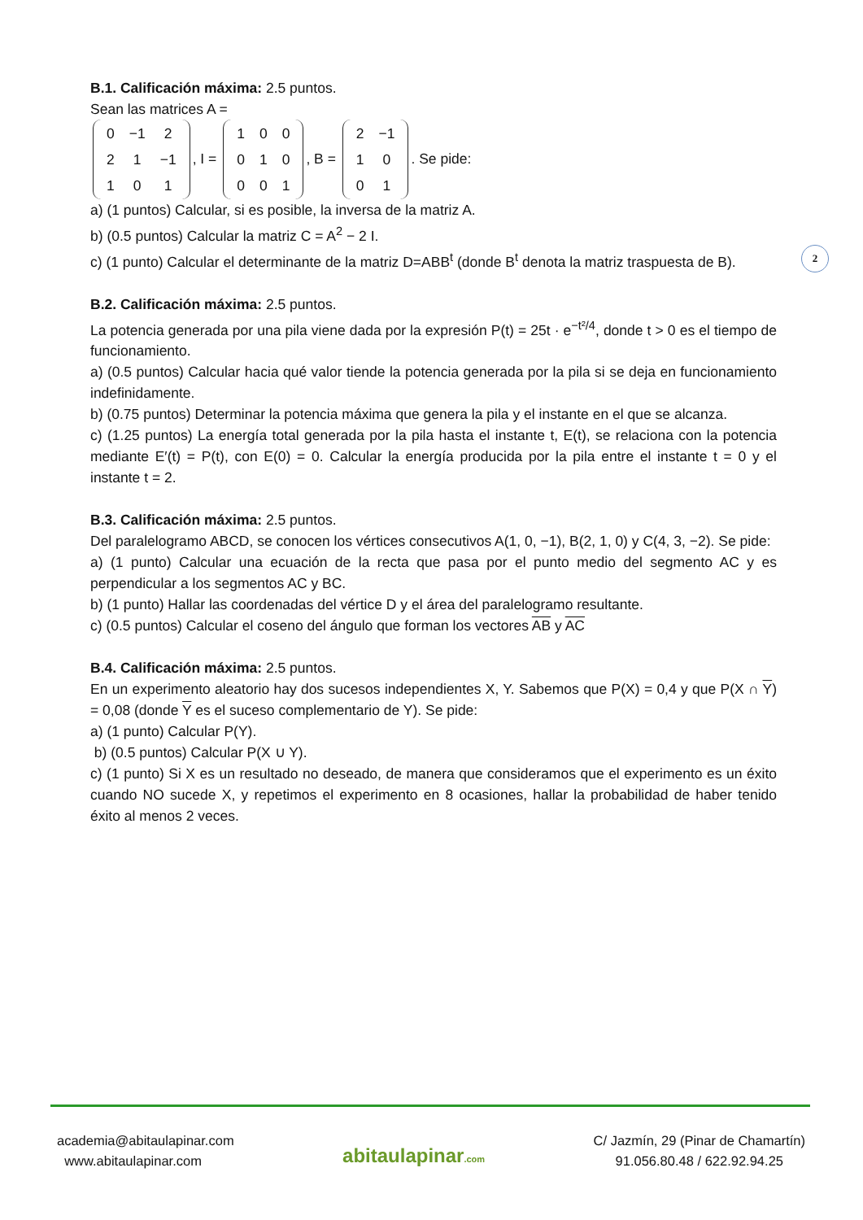B.1. Calificación máxima: 2.5 puntos.
Sean las matrices A =
| 0 | −1 | 2 |
| 2 | 1 | −1 |
| 1 | 0 | 1 |
, I =
| 1 | 0 | 0 |
| 0 | 1 | 0 |
| 0 | 0 | 1 |
, B =
| 2 | −1 |
| 1 | 0 |
| 0 | 1 |
. Se pide:
a) (1 puntos) Calcular, si es posible, la inversa de la matriz A.
b) (0.5 puntos) Calcular la matriz C = A<sup>2</sup> − 2 I.
c) (1 punto) Calcular el determinante de la matriz D=ABB<sup>t</sup> (donde B<sup>t</sup> denota la matriz traspuesta de B).
B.2. Calificación máxima: 2.5 puntos.
La potencia generada por una pila viene dada por la expresión P(t) = 25t · e<sup>−t²/4</sup>, donde t > 0 es el tiempo de funcionamiento.
a) (0.5 puntos) Calcular hacia qué valor tiende la potencia generada por la pila si se deja en funcionamiento indefinidamente.
b) (0.75 puntos) Determinar la potencia máxima que genera la pila y el instante en el que se alcanza.
c) (1.25 puntos) La energía total generada por la pila hasta el instante t, E(t), se relaciona con la potencia mediante E′(t) = P(t), con E(0) = 0. Calcular la energía producida por la pila entre el instante t = 0 y el instante t = 2.
B.3. Calificación máxima: 2.5 puntos.
Del paralelogramo ABCD, se conocen los vértices consecutivos A(1, 0, −1), B(2, 1, 0) y C(4, 3, −2). Se pide:
a) (1 punto) Calcular una ecuación de la recta que pasa por el punto medio del segmento AC y es perpendicular a los segmentos AC y BC.
b) (1 punto) Hallar las coordenadas del vértice D y el área del paralelogramo resultante.
c) (0.5 puntos) Calcular el coseno del ángulo que forman los vectores AB y AC
B.4. Calificación máxima: 2.5 puntos.
En un experimento aleatorio hay dos sucesos independientes X, Y. Sabemos que P(X) = 0,4 y que P(X ∩ Y) = 0,08 (donde Y es el suceso complementario de Y). Se pide:
a) (1 punto) Calcular P(Y).
b) (0.5 puntos) Calcular P(X ∪ Y).
c) (1 punto) Si X es un resultado no deseado, de manera que consideramos que el experimento es un éxito cuando NO sucede X, y repetimos el experimento en 8 ocasiones, hallar la probabilidad de haber tenido éxito al menos 2 veces.
2
academia@abitaulapinar.com
www.abitaulapinar.com
abitaulapinar.com
C/ Jazmín, 29 (Pinar de Chamartín)
91.056.80.48 / 622.92.94.25